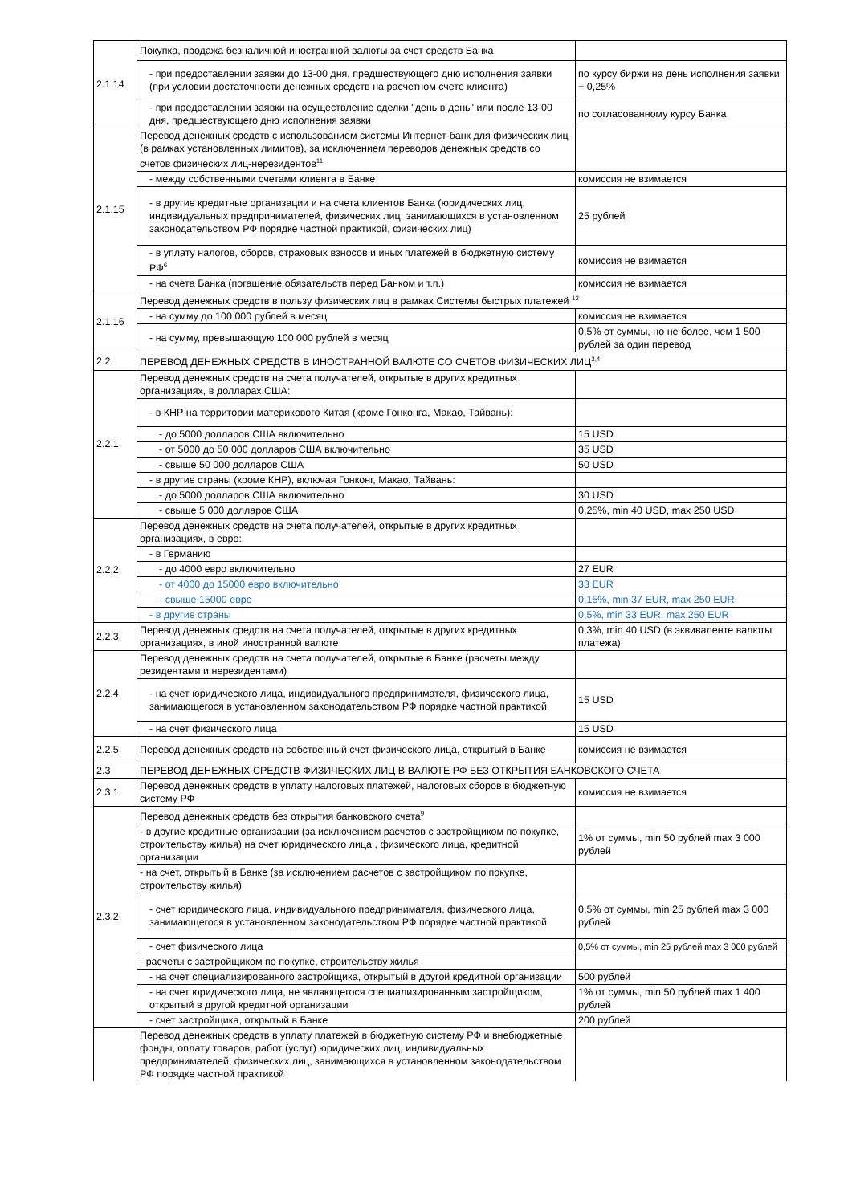| 2.1.14 | Покупка, продажа безналичной иностранной валюты за счет средств Банка | |
| | - при предоставлении заявки до 13-00 дня, предшествующего дню исполнения заявки (при условии достаточности денежных средств на расчетном счете клиента) | по курсу биржи на день исполнения заявки + 0,25% |
| | - при предоставлении заявки на осуществление сделки "день в день" или после 13-00 дня, предшествующего дню исполнения заявки | по согласованному курсу Банка |
| 2.1.15 | Перевод денежных средств с использованием системы Интернет-банк для физических лиц (в рамках установленных лимитов), за исключением переводов денежных средств со счетов физических лиц-нерезидентов<sup>11</sup> | |
| | - между собственными счетами клиента в Банке | комиссия не взимается |
| | - в другие кредитные организации и на счета клиентов Банка (юридических лиц, индивидуальных предпринимателей, физических лиц, занимающихся в установленном законодательством РФ порядке частной практикой, физических лиц) | 25 рублей |
| | - в уплату налогов, сборов, страховых взносов и иных платежей в бюджетную систему РФ<sup>6</sup> | комиссия не взимается |
| | - на счета Банка (погашение обязательств перед Банком и т.п.) | комиссия не взимается |
| 2.1.16 | Перевод денежных средств в пользу физических лиц в рамках Системы быстрых платежей <sup>12</sup> | |
| | - на сумму до 100 000 рублей в месяц | комиссия не взимается |
| | - на сумму, превышающую 100 000 рублей в месяц | 0,5% от суммы, но не более, чем 1 500 рублей за один перевод |
| 2.2 | ПЕРЕВОД ДЕНЕЖНЫХ СРЕДСТВ В ИНОСТРАННОЙ ВАЛЮТЕ СО СЧЕТОВ ФИЗИЧЕСКИХ ЛИЦ<sup>3,4</sup> | |
| 2.2.1 | Перевод денежных средств на счета получателей, открытые в других кредитных организациях, в долларах США: | |
| | - в КНР на территории материкового Китая (кроме Гонконга, Макао, Тайвань): | |
| | - до 5000 долларов США включительно | 15 USD |
| | - от 5000 до 50 000 долларов США включительно | 35 USD |
| | - свыше 50 000 долларов США | 50 USD |
| | - в другие страны (кроме КНР), включая Гонконг, Макао, Тайвань: | |
| | - до 5000 долларов США включительно | 30 USD |
| | - свыше 5 000 долларов США | 0,25%, min 40 USD, max 250 USD |
| 2.2.2 | Перевод денежных средств на счета получателей, открытые в других кредитных организациях, в евро: | |
| | - в Германию | |
| | - до 4000 евро включительно | 27 EUR |
| | - от 4000 до 15000 евро включительно | 33 EUR |
| | - свыше 15000 евро | 0,15%, min 37 EUR, max 250 EUR |
| | - в другие страны | 0,5%, min 33 EUR, max 250 EUR |
| 2.2.3 | Перевод денежных средств на счета получателей, открытые в других кредитных организациях, в иной иностранной валюте | 0,3%, min 40 USD (в эквиваленте валюты платежа) |
| 2.2.4 | Перевод денежных средств на счета получателей, открытые в Банке (расчеты между резидентами и нерезидентами) | |
| | - на счет юридического лица, индивидуального предпринимателя, физического лица, занимающегося в установленном законодательством РФ порядке частной практикой | 15 USD |
| | - на счет физического лица | 15 USD |
| 2.2.5 | Перевод денежных средств на собственный счет физического лица, открытый в Банке | комиссия не взимается |
| 2.3 | ПЕРЕВОД ДЕНЕЖНЫХ СРЕДСТВ ФИЗИЧЕСКИХ ЛИЦ В ВАЛЮТЕ РФ БЕЗ ОТКРЫТИЯ БАНКОВСКОГО СЧЕТА | |
| 2.3.1 | Перевод денежных средств в уплату налоговых платежей, налоговых сборов в бюджетную систему РФ | комиссия не взимается |
| 2.3.2 | Перевод денежных средств без открытия банковского счета<sup>9</sup> | |
| | - в другие кредитные организации (за исключением расчетов с застройщиком по покупке, строительству жилья) на счет юридического лица , физического лица, кредитной организации | 1% от суммы, min 50 рублей max 3 000 рублей |
| | - на счет, открытый в Банке (за исключением расчетов с застройщиком по покупке, строительству жилья) | |
| | - счет юридического лица, индивидуального предпринимателя, физического лица, занимающегося в установленном законодательством РФ порядке частной практикой | 0,5% от суммы, min 25 рублей max 3 000 рублей |
| | - счет физического лица | 0,5% от суммы, min 25 рублей max 3 000 рублей |
| | - расчеты с застройщиком по покупке, строительству жилья | |
| | - на счет специализированного застройщика, открытый в другой кредитной организации | 500 рублей |
| | - на счет юридического лица, не являющегося специализированным застройщиком, открытый в другой кредитной организации | 1% от суммы, min 50 рублей max 1 400 рублей |
| | - счет застройщика, открытый в Банке | 200 рублей |
| | Перевод денежных средств в уплату платежей в бюджетную систему РФ и внебюджетные фонды, оплату товаров, работ (услуг) юридических лиц, индивидуальных предпринимателей, физических лиц, занимающихся в установленном законодательством РФ порядке частной практикой | |